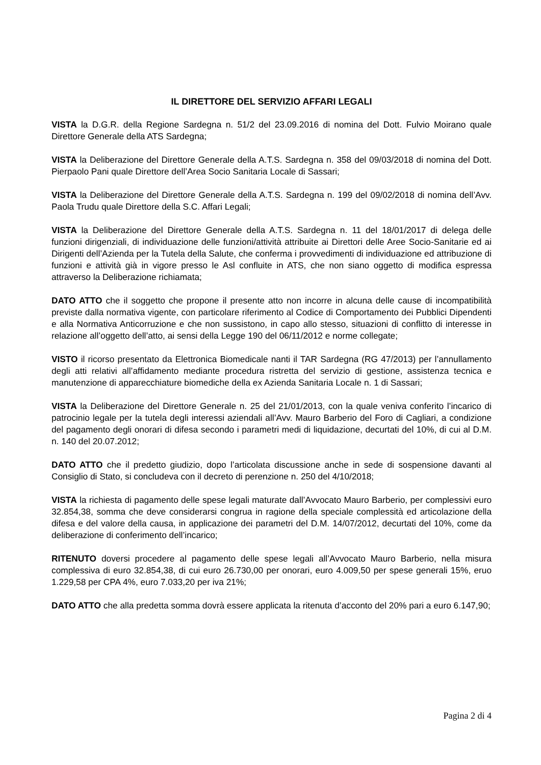IL DIRETTORE DEL SERVIZIO AFFARI LEGALI
VISTA la D.G.R. della Regione Sardegna n. 51/2 del 23.09.2016 di nomina del Dott. Fulvio Moirano quale Direttore Generale della ATS Sardegna;
VISTA la Deliberazione del Direttore Generale della A.T.S. Sardegna n. 358 del 09/03/2018 di nomina del Dott. Pierpaolo Pani quale Direttore dell’Area Socio Sanitaria Locale di Sassari;
VISTA la Deliberazione del Direttore Generale della A.T.S. Sardegna n. 199 del 09/02/2018 di nomina dell’Avv. Paola Trudu quale Direttore della S.C. Affari Legali;
VISTA la Deliberazione del Direttore Generale della A.T.S. Sardegna n. 11 del 18/01/2017 di delega delle funzioni dirigenziali, di individuazione delle funzioni/attività attribuite ai Direttori delle Aree Socio-Sanitarie ed ai Dirigenti dell’Azienda per la Tutela della Salute, che conferma i provvedimenti di individuazione ed attribuzione di funzioni e attività già in vigore presso le Asl confluite in ATS, che non siano oggetto di modifica espressa attraverso la Deliberazione richiamata;
DATO ATTO che il soggetto che propone il presente atto non incorre in alcuna delle cause di incompatibilità previste dalla normativa vigente, con particolare riferimento al Codice di Comportamento dei Pubblici Dipendenti e alla Normativa Anticorruzione e che non sussistono, in capo allo stesso, situazioni di conflitto di interesse in relazione all’oggetto dell’atto, ai sensi della Legge 190 del 06/11/2012 e norme collegate;
VISTO il ricorso presentato da Elettronica Biomedicale nanti il TAR Sardegna (RG 47/2013) per l’annullamento degli atti relativi all’affidamento mediante procedura ristretta del servizio di gestione, assistenza tecnica e manutenzione di apparecchiature biomediche della ex Azienda Sanitaria Locale n. 1 di Sassari;
VISTA la Deliberazione del Direttore Generale n. 25 del 21/01/2013, con la quale veniva conferito l’incarico di patrocinio legale per la tutela degli interessi aziendali all’Avv. Mauro Barberio del Foro di Cagliari, a condizione del pagamento degli onorari di difesa secondo i parametri medi di liquidazione, decurtati del 10%, di cui al D.M. n. 140 del 20.07.2012;
DATO ATTO che il predetto giudizio, dopo l’articolata discussione anche in sede di sospensione davanti al Consiglio di Stato, si concludeva con il decreto di perenzione n. 250 del 4/10/2018;
VISTA la richiesta di pagamento delle spese legali maturate dall’Avvocato Mauro Barberio, per complessivi euro 32.854,38, somma che deve considerarsi congrua in ragione della speciale complessità ed articolazione della difesa e del valore della causa, in applicazione dei parametri del D.M. 14/07/2012, decurtati del 10%, come da deliberazione di conferimento dell’incarico;
RITENUTO doversi procedere al pagamento delle spese legali all’Avvocato Mauro Barberio, nella misura complessiva di euro 32.854,38, di cui euro 26.730,00 per onorari, euro 4.009,50 per spese generali 15%, eruo 1.229,58 per CPA 4%, euro 7.033,20 per iva 21%;
DATO ATTO che alla predetta somma dovrà essere applicata la ritenuta d’acconto del 20% pari a euro 6.147,90;
Pagina 2 di 4